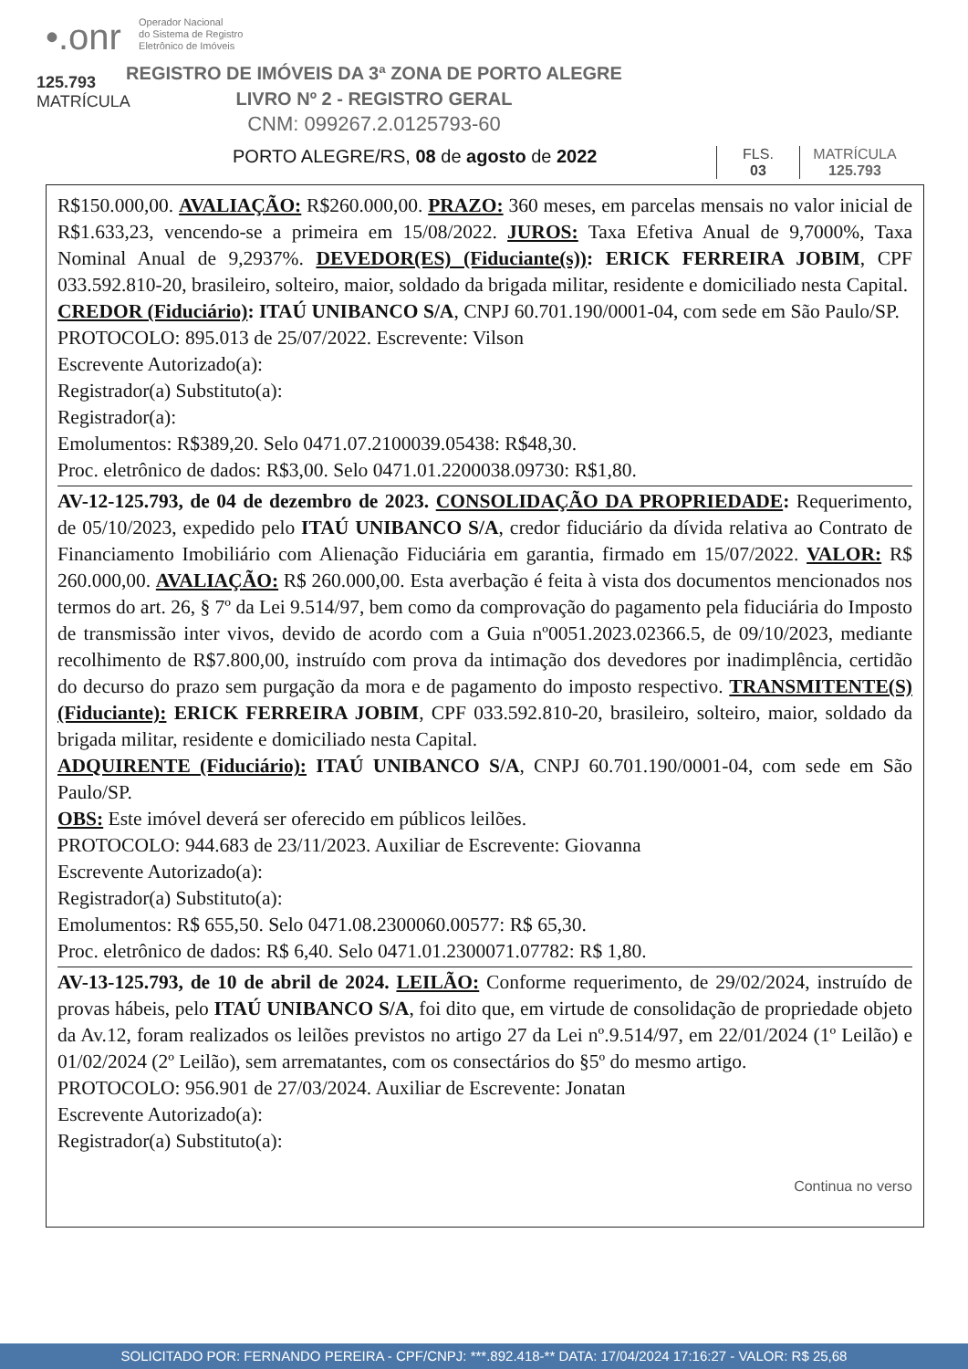•.onr Operador Nacional
do Sistema de Registro
Eletrônico de Imóveis
125.793
MATRÍCULA
REGISTRO DE IMÓVEIS DA 3ª ZONA DE PORTO ALEGRE
LIVRO Nº 2 - REGISTRO GERAL
CNM: 099267.2.0125793-60
PORTO ALEGRE/RS, 08 de agosto de 2022
FLS.
03
MATRÍCULA
125.793
R$150.000,00. AVALIAÇÃO: R$260.000,00. PRAZO: 360 meses, em parcelas mensais no valor inicial de R$1.633,23, vencendo-se a primeira em 15/08/2022. JUROS: Taxa Efetiva Anual de 9,7000%, Taxa Nominal Anual de 9,2937%. DEVEDOR(ES) (Fiduciante(s)): ERICK FERREIRA JOBIM, CPF 033.592.810-20, brasileiro, solteiro, maior, soldado da brigada militar, residente e domiciliado nesta Capital.
CREDOR (Fiduciário): ITAÚ UNIBANCO S/A, CNPJ 60.701.190/0001-04, com sede em São Paulo/SP.
PROTOCOLO: 895.013 de 25/07/2022. Escrevente: Vilson
Escrevente Autorizado(a):
Registrador(a) Substituto(a):
Registrador(a):
Emolumentos: R$389,20. Selo 0471.07.2100039.05438: R$48,30.
Proc. eletrônico de dados: R$3,00. Selo 0471.01.2200038.09730: R$1,80.
AV-12-125.793, de 04 de dezembro de 2023. CONSOLIDAÇÃO DA PROPRIEDADE: Requerimento, de 05/10/2023, expedido pelo ITAÚ UNIBANCO S/A, credor fiduciário da dívida relativa ao Contrato de Financiamento Imobiliário com Alienação Fiduciária em garantia, firmado em 15/07/2022. VALOR: R$ 260.000,00. AVALIAÇÃO: R$ 260.000,00. Esta averbação é feita à vista dos documentos mencionados nos termos do art. 26, § 7º da Lei 9.514/97, bem como da comprovação do pagamento pela fiduciária do Imposto de transmissão inter vivos, devido de acordo com a Guia nº0051.2023.02366.5, de 09/10/2023, mediante recolhimento de R$7.800,00, instruído com prova da intimação dos devedores por inadimplência, certidão do decurso do prazo sem purgação da mora e de pagamento do imposto respectivo. TRANSMITENTE(S) (Fiduciante): ERICK FERREIRA JOBIM, CPF 033.592.810-20, brasileiro, solteiro, maior, soldado da brigada militar, residente e domiciliado nesta Capital.
ADQUIRENTE (Fiduciário): ITAÚ UNIBANCO S/A, CNPJ 60.701.190/0001-04, com sede em São Paulo/SP.
OBS: Este imóvel deverá ser oferecido em públicos leilões.
PROTOCOLO: 944.683 de 23/11/2023. Auxiliar de Escrevente: Giovanna
Escrevente Autorizado(a):
Registrador(a) Substituto(a):
Emolumentos: R$ 655,50. Selo 0471.08.2300060.00577: R$ 65,30.
Proc. eletrônico de dados: R$ 6,40. Selo 0471.01.2300071.07782: R$ 1,80.
AV-13-125.793, de 10 de abril de 2024. LEILÃO: Conforme requerimento, de 29/02/2024, instruído de provas hábeis, pelo ITAÚ UNIBANCO S/A, foi dito que, em virtude de consolidação de propriedade objeto da Av.12, foram realizados os leilões previstos no artigo 27 da Lei nº.9.514/97, em 22/01/2024 (1º Leilão) e 01/02/2024 (2º Leilão), sem arrematantes, com os consectários do §5º do mesmo artigo.
PROTOCOLO: 956.901 de 27/03/2024. Auxiliar de Escrevente: Jonatan
Escrevente Autorizado(a):
Registrador(a) Substituto(a):
Continua no verso
SOLICITADO POR: FERNANDO PEREIRA - CPF/CNPJ: ***.892.418-** DATA: 17/04/2024 17:16:27 - VALOR: R$ 25,68